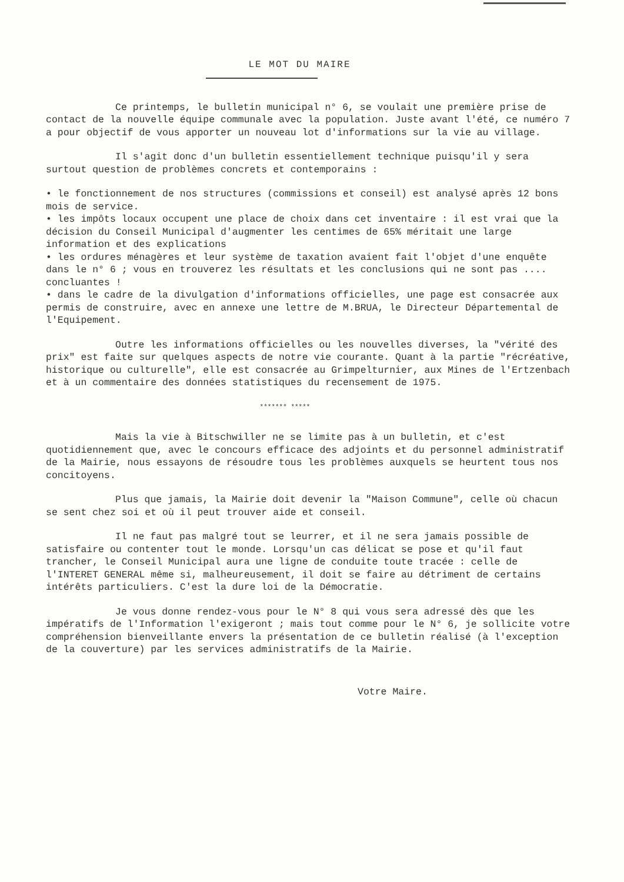LE MOT DU MAIRE
Ce printemps, le bulletin municipal n° 6, se voulait une première prise de contact de la nouvelle équipe communale avec la population. Juste avant l'été, ce numéro 7 a pour objectif de vous apporter un nouveau lot d'informations sur la vie au village.
Il s'agit donc d'un bulletin essentiellement technique puisqu'il y sera surtout question de problèmes concrets et contemporains :
• le fonctionnement de nos structures (commissions et conseil) est analysé après 12 bons mois de service.
• les impôts locaux occupent une place de choix dans cet inventaire : il est vrai que la décision du Conseil Municipal d'augmenter les centimes de 65% méritait une large information et des explications
• les ordures ménagères et leur système de taxation avaient fait l'objet d'une enquête dans le n° 6 ; vous en trouverez les résultats et les conclusions qui ne sont pas .... concluantes !
• dans le cadre de la divulgation d'informations officielles, une page est consacrée aux permis de construire, avec en annexe une lettre de M.BRUA, le Directeur Départemental de l'Equipement.
Outre les informations officielles ou les nouvelles diverses, la "vérité des prix" est faite sur quelques aspects de notre vie courante. Quant à la partie "récréative, historique ou culturelle", elle est consacrée au Grimpelturnier, aux Mines de l'Ertzenbach et à un commentaire des données statistiques du recensement de 1975.
******* *****
Mais la vie à Bitschwiller ne se limite pas à un bulletin, et c'est quotidiennement que, avec le concours efficace des adjoints et du personnel administratif de la Mairie, nous essayons de résoudre tous les problèmes auxquels se heurtent tous nos concitoyens.
Plus que jamais, la Mairie doit devenir la "Maison Commune", celle où chacun se sent chez soi et où il peut trouver aide et conseil.
Il ne faut pas malgré tout se leurrer, et il ne sera jamais possible de satisfaire ou contenter tout le monde. Lorsqu'un cas délicat se pose et qu'il faut trancher, le Conseil Municipal aura une ligne de conduite toute tracée : celle de l'INTERET GENERAL même si, malheureusement, il doit se faire au détriment de certains intérêts particuliers. C'est la dure loi de la Démocratie.
Je vous donne rendez-vous pour le N° 8 qui vous sera adressé dès que les impératifs de l'Information l'exigeront ; mais tout comme pour le N° 6, je sollicite votre compréhension bienveillante envers la présentation de ce bulletin réalisé (à l'exception de la couverture) par les services administratifs de la Mairie.
Votre Maire.